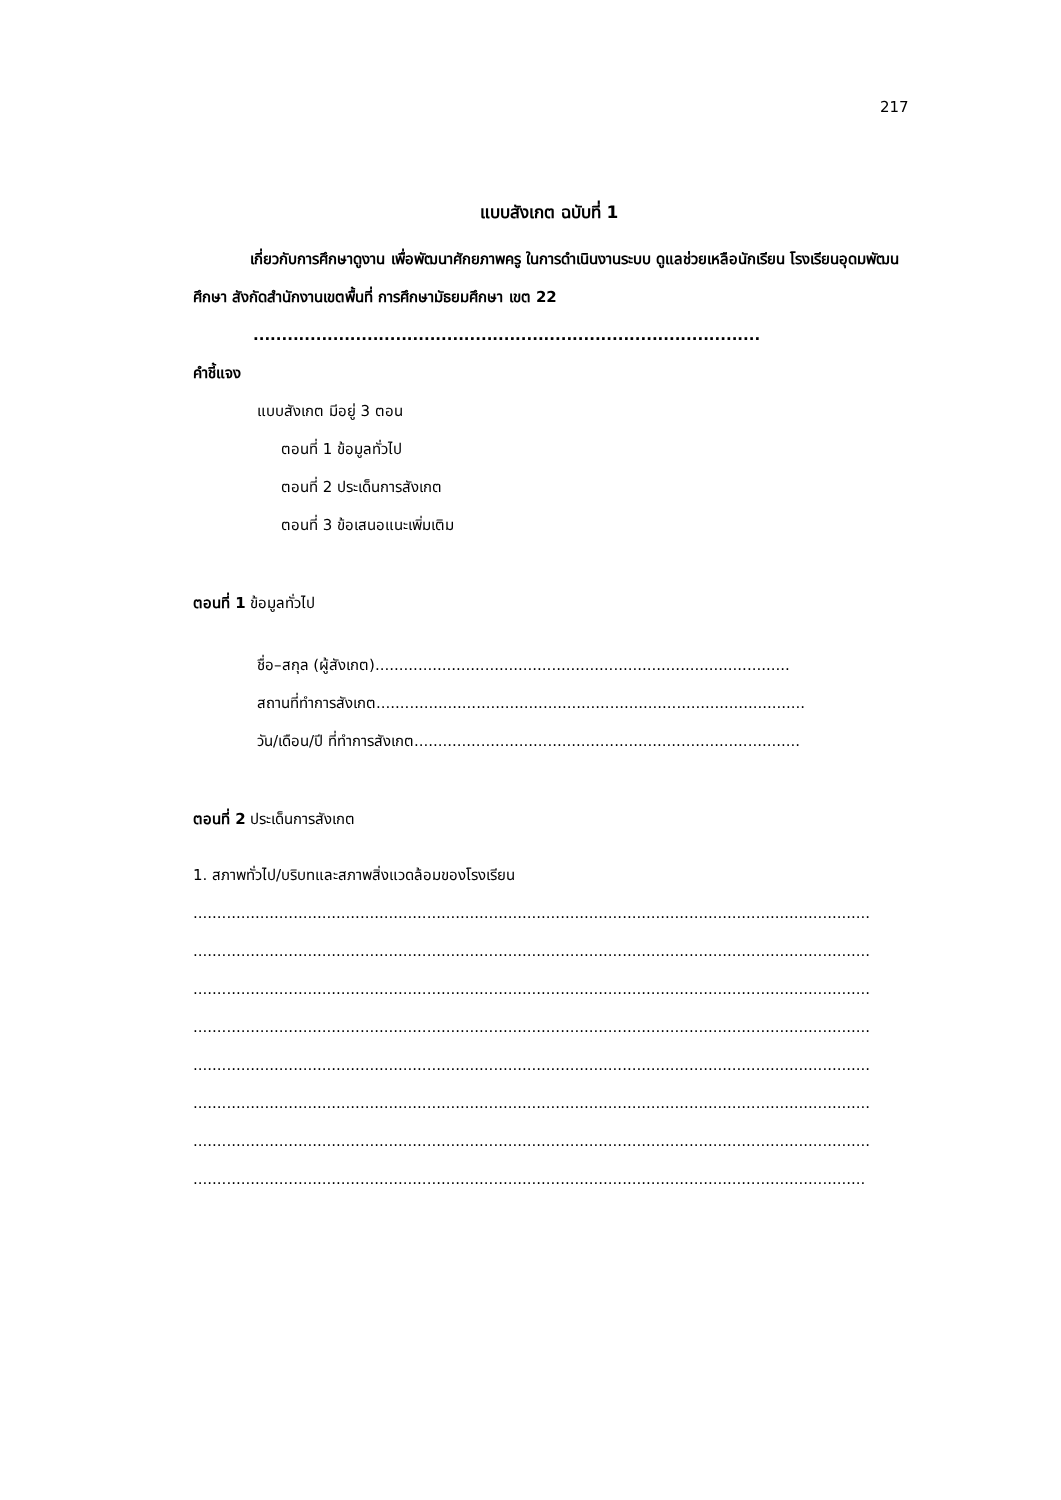217
แบบสังเกต ฉบับที่ 1
เกี่ยวกับการศึกษาดูงาน เพื่อพัฒนาศักยภาพครู ในการดำเนินงานระบบ ดูแลช่วยเหลือนักเรียน โรงเรียนอุดมพัฒนศึกษา สังกัดสำนักงานเขตพื้นที่ การศึกษามัธยมศึกษา เขต 22
.........................................................................................
คำชี้แจง
แบบสังเกต มีอยู่ 3 ตอน
ตอนที่ 1 ข้อมูลทั่วไป
ตอนที่ 2 ประเด็นการสังเกต
ตอนที่ 3 ข้อเสนอแนะเพิ่มเติม
ตอนที่ 1 ข้อมูลทั่วไป
ชื่อ–สกุล (ผู้สังเกต).......................................................................................
สถานที่ทำการสังเกต..........................................................................................
วัน/เดือน/ปี ที่ทำการสังเกต.................................................................................
ตอนที่ 2 ประเด็นการสังเกต
1. สภาพทั่วไป/บริบทและสภาพสิ่งแวดล้อมของโรงเรียน
..............................................................................................................................................
..............................................................................................................................................
..............................................................................................................................................
..............................................................................................................................................
..............................................................................................................................................
..............................................................................................................................................
..............................................................................................................................................
.............................................................................................................................................